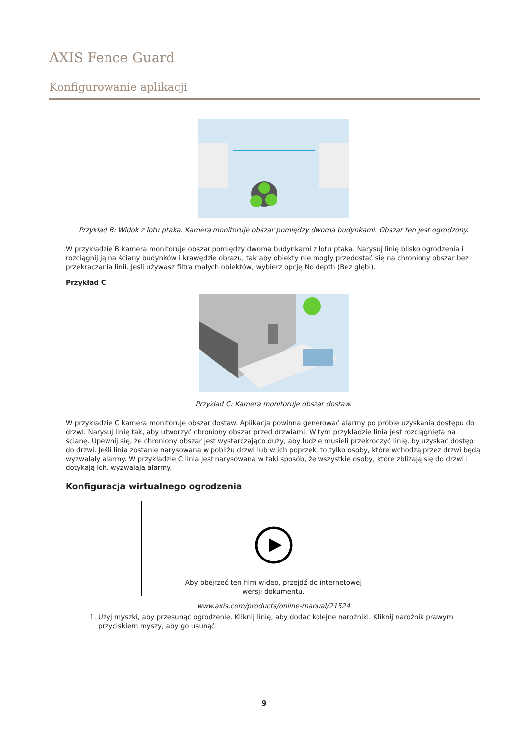AXIS Fence Guard
Konfigurowanie aplikacji
Przykład B: Widok z lotu ptaka. Kamera monitoruje obszar pomiędzy dwoma budynkami. Obszar ten jest ogrodzony.
W przykładzie B kamera monitoruje obszar pomiędzy dwoma budynkami z lotu ptaka. Narysuj linię blisko ogrodzenia i rozciągnij ją na ściany budynków i krawędzie obrazu, tak aby obiekty nie mogły przedostać się na chroniony obszar bez przekraczania linii. Jeśli używasz filtra małych obiektów, wybierz opcję No depth (Bez głębi).
Przykład C
Przykład C: Kamera monitoruje obszar dostaw.
W przykładzie C kamera monitoruje obszar dostaw. Aplikacja powinna generować alarmy po próbie uzyskania dostępu do drzwi. Narysuj linię tak, aby utworzyć chroniony obszar przed drzwiami. W tym przykładzie linia jest rozciągnięta na ścianę. Upewnij się, że chroniony obszar jest wystarczająco duży, aby ludzie musieli przekroczyć linię, by uzyskać dostęp do drzwi. Jeśli linia zostanie narysowana w pobliżu drzwi lub w ich poprzek, to tylko osoby, które wchodzą przez drzwi będą wyzwalały alarmy. W przykładzie C linia jest narysowana w taki sposób, że wszystkie osoby, które zbliżają się do drzwi i dotykają ich, wyzwalają alarmy.
Konfiguracja wirtualnego ogrodzenia
Aby obejrzeć ten film wideo, przejdź do internetowej
wersji dokumentu.
www.axis.com/products/online-manual/21524
1. Użyj myszki, aby przesunąć ogrodzenie. Kliknij linię, aby dodać kolejne narożniki. Kliknij narożnik prawym przyciskiem myszy, aby go usunąć.
9